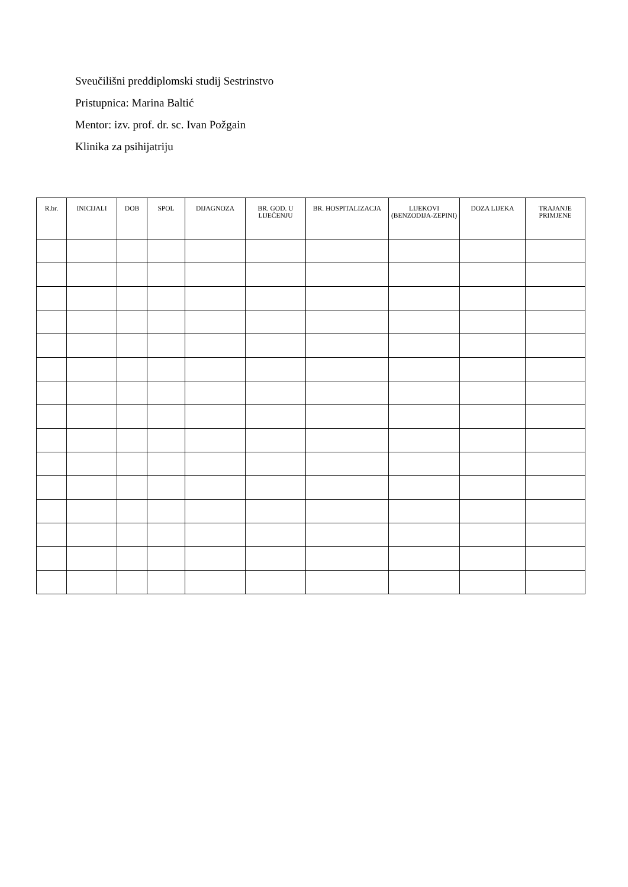Sveučilišni preddiplomski studij Sestrinstvo
Pristupnica: Marina Baltić
Mentor: izv. prof. dr. sc. Ivan Požgain
Klinika za psihijatriju
| R.br. | INICIJALI | DOB | SPOL | DIJAGNOZA | BR. GOD. U LIJEČENJU | BR. HOSPITALIZACJA | LIJEKOVI (BENZODIJA-ZEPINI) | DOZA LIJEKA | TRAJANJE PRIMJENE |
| --- | --- | --- | --- | --- | --- | --- | --- | --- | --- |